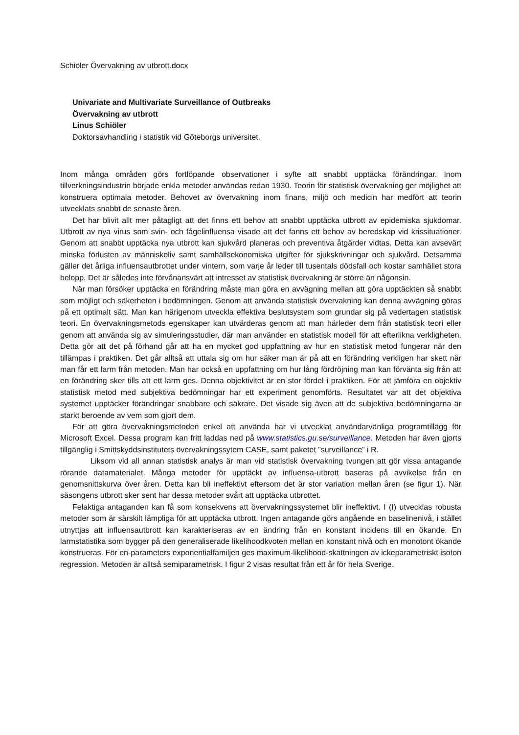Schiöler Övervakning av utbrott.docx
Univariate and Multivariate Surveillance of Outbreaks
Övervakning av utbrott
Linus Schiöler
Doktorsavhandling i statistik vid Göteborgs universitet.
Inom många områden görs fortlöpande observationer i syfte att snabbt upptäcka förändringar. Inom tillverkningsindustrin började enkla metoder användas redan 1930. Teorin för statistisk övervakning ger möjlighet att konstruera optimala metoder. Behovet av övervakning inom finans, miljö och medicin har medfört att teorin utvecklats snabbt de senaste åren.
Det har blivit allt mer påtagligt att det finns ett behov att snabbt upptäcka utbrott av epidemiska sjukdomar. Utbrott av nya virus som svin- och fågelinfluensa visade att det fanns ett behov av beredskap vid krissituationer. Genom att snabbt upptäcka nya utbrott kan sjukvård planeras och preventiva åtgärder vidtas. Detta kan avsevärt minska förlusten av människoliv samt samhällsekonomiska utgifter för sjukskrivningar och sjukvård. Detsamma gäller det årliga influensautbrottet under vintern, som varje år leder till tusentals dödsfall och kostar samhället stora belopp. Det är således inte förvånansvärt att intresset av statistisk övervakning är större än någonsin.
När man försöker upptäcka en förändring måste man göra en avvägning mellan att göra upptäckten så snabbt som möjligt och säkerheten i bedömningen. Genom att använda statistisk övervakning kan denna avvägning göras på ett optimalt sätt. Man kan härigenom utveckla effektiva beslutsystem som grundar sig på vedertagen statistisk teori. En övervakningsmetods egenskaper kan utvärderas genom att man härleder dem från statistisk teori eller genom att använda sig av simuleringsstudier, där man använder en statistisk modell för att efterlikna verkligheten. Detta gör att det på förhand går att ha en mycket god uppfattning av hur en statistisk metod fungerar när den tillämpas i praktiken. Det går alltså att uttala sig om hur säker man är på att en förändring verkligen har skett när man får ett larm från metoden. Man har också en uppfattning om hur lång fördröjning man kan förvänta sig från att en förändring sker tills att ett larm ges. Denna objektivitet är en stor fördel i praktiken. För att jämföra en objektiv statistisk metod med subjektiva bedömningar har ett experiment genomförts. Resultatet var att det objektiva systemet upptäcker förändringar snabbare och säkrare. Det visade sig även att de subjektiva bedömningarna är starkt beroende av vem som gjort dem.
För att göra övervakningsmetoden enkel att använda har vi utvecklat användarvänliga programtillägg för Microsoft Excel. Dessa program kan fritt laddas ned på www.statistics.gu.se/surveillance. Metoden har även gjorts tillgänglig i Smittskyddsinstitutets övervakningssytem CASE, samt paketet ”surveillance” i R.
Liksom vid all annan statistisk analys är man vid statistisk övervakning tvungen att gör vissa antagande rörande datamaterialet. Många metoder för upptäckt av influensa-utbrott baseras på avvikelse från en genomsnittskurva över åren. Detta kan bli ineffektivt eftersom det är stor variation mellan åren (se figur 1). När säsongens utbrott sker sent har dessa metoder svårt att upptäcka utbrottet.
Felaktiga antaganden kan få som konsekvens att övervakningssystemet blir ineffektivt. I (I) utvecklas robusta metoder som är särskilt lämpliga för att upptäcka utbrott. Ingen antagande görs angående en baselinenivå, i stället utnyttjas att influensautbrott kan karakteriseras av en ändring från en konstant incidens till en ökande. En larmstatistika som bygger på den generaliserade likelihoodkvoten mellan en konstant nivå och en monotont ökande konstrueras. För en-parameters exponentialfamiljen ges maximum-likelihood-skattningen av ickeparametriskt isoton regression. Metoden är alltså semiparametrisk. I figur 2 visas resultat från ett år för hela Sverige.